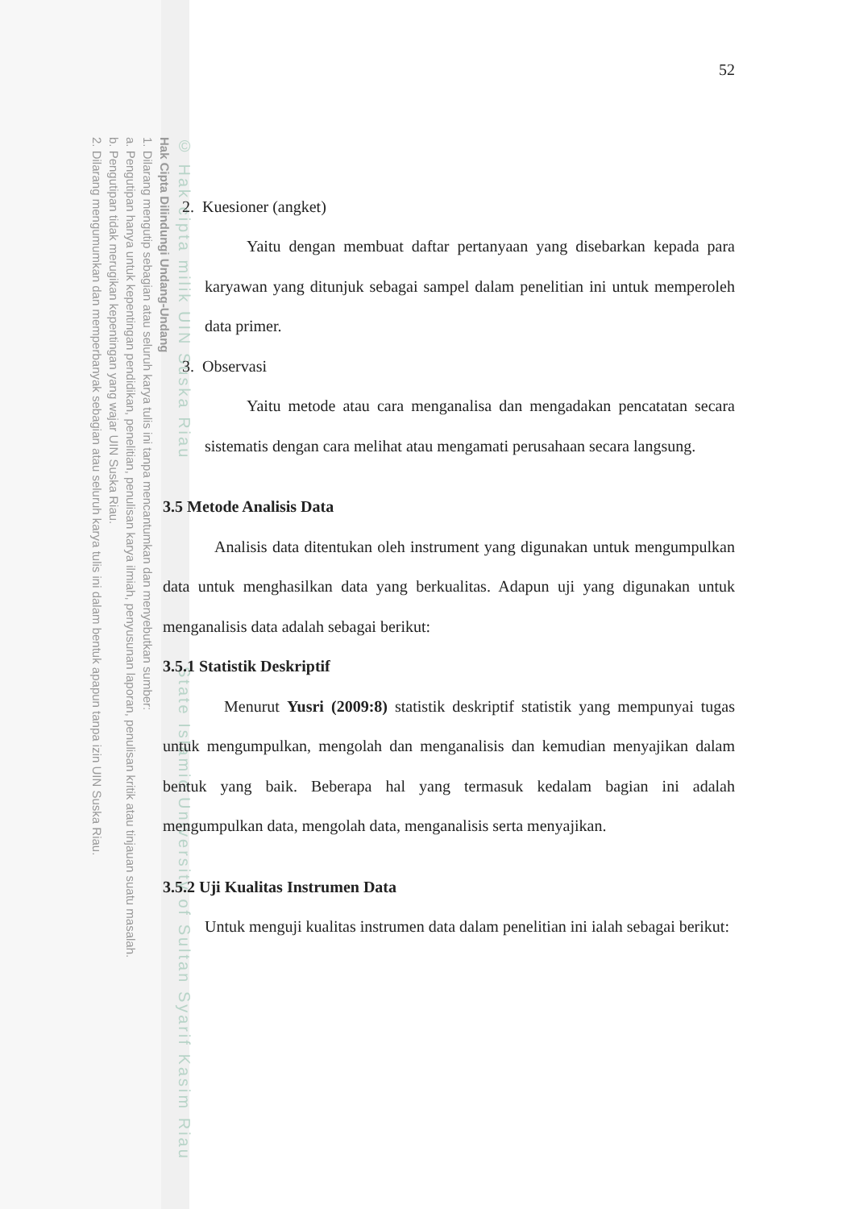© Hak cipta milik UIN Suska Riau State Islamic University of Sultan Syarif Kasim Riau
Hak Cipta Dilindungi Undang-Undang
1. Dilarang mengutip sebagian atau seluruh karya tulis ini tanpa mencantumkan dan menyebutkan sumber:
a. Pengutipan hanya untuk kepentingan pendidikan, penelitian, penulisan karya ilmiah, penyusunan laporan, penulisan kritik atau tinjauan suatu masalah.
b. Pengutipan tidak merugikan kepentingan yang wajar UIN Suska Riau.
2. Dilarang mengumumkan dan memperbanyak sebagian atau seluruh karya tulis ini dalam bentuk apapun tanpa izin UIN Suska Riau.
52
2. Kuesioner (angket)
Yaitu dengan membuat daftar pertanyaan yang disebarkan kepada para karyawan yang ditunjuk sebagai sampel dalam penelitian ini untuk memperoleh data primer.
3. Observasi
Yaitu metode atau cara menganalisa dan mengadakan pencatatan secara sistematis dengan cara melihat atau mengamati perusahaan secara langsung.
3.5 Metode Analisis Data
Analisis data ditentukan oleh instrument yang digunakan untuk mengumpulkan data untuk menghasilkan data yang berkualitas. Adapun uji yang digunakan untuk menganalisis data adalah sebagai berikut:
3.5.1 Statistik Deskriptif
Menurut Yusri (2009:8) statistik deskriptif statistik yang mempunyai tugas untuk mengumpulkan, mengolah dan menganalisis dan kemudian menyajikan dalam bentuk yang baik. Beberapa hal yang termasuk kedalam bagian ini adalah mengumpulkan data, mengolah data, menganalisis serta menyajikan.
3.5.2 Uji Kualitas Instrumen Data
Untuk menguji kualitas instrumen data dalam penelitian ini ialah sebagai berikut: